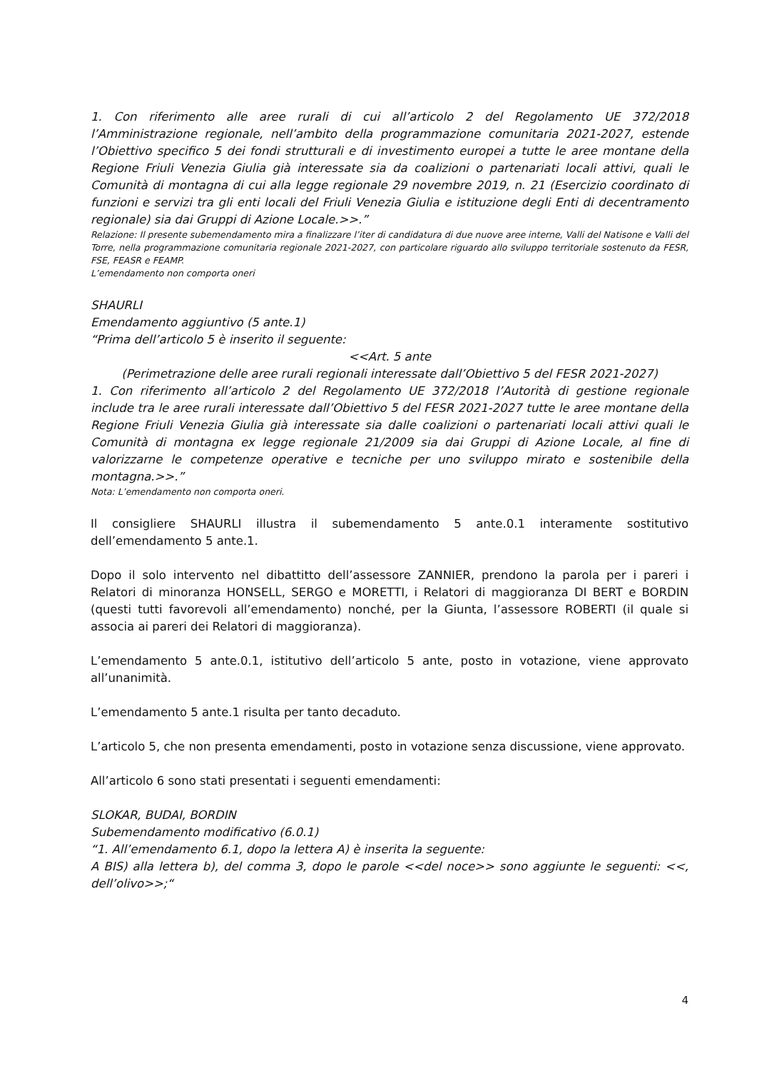1. Con riferimento alle aree rurali di cui all’articolo 2 del Regolamento UE 372/2018 l’Amministrazione regionale, nell’ambito della programmazione comunitaria 2021-2027, estende l’Obiettivo specifico 5 dei fondi strutturali e di investimento europei a tutte le aree montane della Regione Friuli Venezia Giulia già interessate sia da coalizioni o partenariati locali attivi, quali le Comunità di montagna di cui alla legge regionale 29 novembre 2019, n. 21 (Esercizio coordinato di funzioni e servizi tra gli enti locali del Friuli Venezia Giulia e istituzione degli Enti di decentramento regionale) sia dai Gruppi di Azione Locale.>>.”
Relazione: Il presente subemendamento mira a finalizzare l’iter di candidatura di due nuove aree interne, Valli del Natisone e Valli del Torre, nella programmazione comunitaria regionale 2021-2027, con particolare riguardo allo sviluppo territoriale sostenuto da FESR, FSE, FEASR e FEAMP.
L’emendamento non comporta oneri
SHAURLI
Emendamento aggiuntivo (5 ante.1)
“Prima dell’articolo 5 è inserito il seguente:
<<Art. 5 ante
(Perimetrazione delle aree rurali regionali interessate dall’Obiettivo 5 del FESR 2021-2027)
1. Con riferimento all’articolo 2 del Regolamento UE 372/2018 l’Autorità di gestione regionale include tra le aree rurali interessate dall’Obiettivo 5 del FESR 2021-2027 tutte le aree montane della Regione Friuli Venezia Giulia già interessate sia dalle coalizioni o partenariati locali attivi quali le Comunità di montagna ex legge regionale 21/2009 sia dai Gruppi di Azione Locale, al fine di valorizzarne le competenze operative e tecniche per uno sviluppo mirato e sostenibile della montagna.>>.”
Nota: L’emendamento non comporta oneri.
Il consigliere SHAURLI illustra il subemendamento 5 ante.0.1 interamente sostitutivo dell’emendamento 5 ante.1.
Dopo il solo intervento nel dibattitto dell’assessore ZANNIER, prendono la parola per i pareri i Relatori di minoranza HONSELL, SERGO e MORETTI, i Relatori di maggioranza DI BERT e BORDIN (questi tutti favorevoli all’emendamento) nonché, per la Giunta, l’assessore ROBERTI (il quale si associa ai pareri dei Relatori di maggioranza).
L’emendamento 5 ante.0.1, istitutivo dell’articolo 5 ante, posto in votazione, viene approvato all’unanimità.
L’emendamento 5 ante.1 risulta per tanto decaduto.
L’articolo 5, che non presenta emendamenti, posto in votazione senza discussione, viene approvato.
All’articolo 6 sono stati presentati i seguenti emendamenti:
SLOKAR, BUDAI, BORDIN
Subemendamento modificativo (6.0.1)
“1. All’emendamento 6.1, dopo la lettera A) è inserita la seguente:
A BIS) alla lettera b), del comma 3, dopo le parole <<del noce>> sono aggiunte le seguenti: <<, dell’olivo>>;“
4